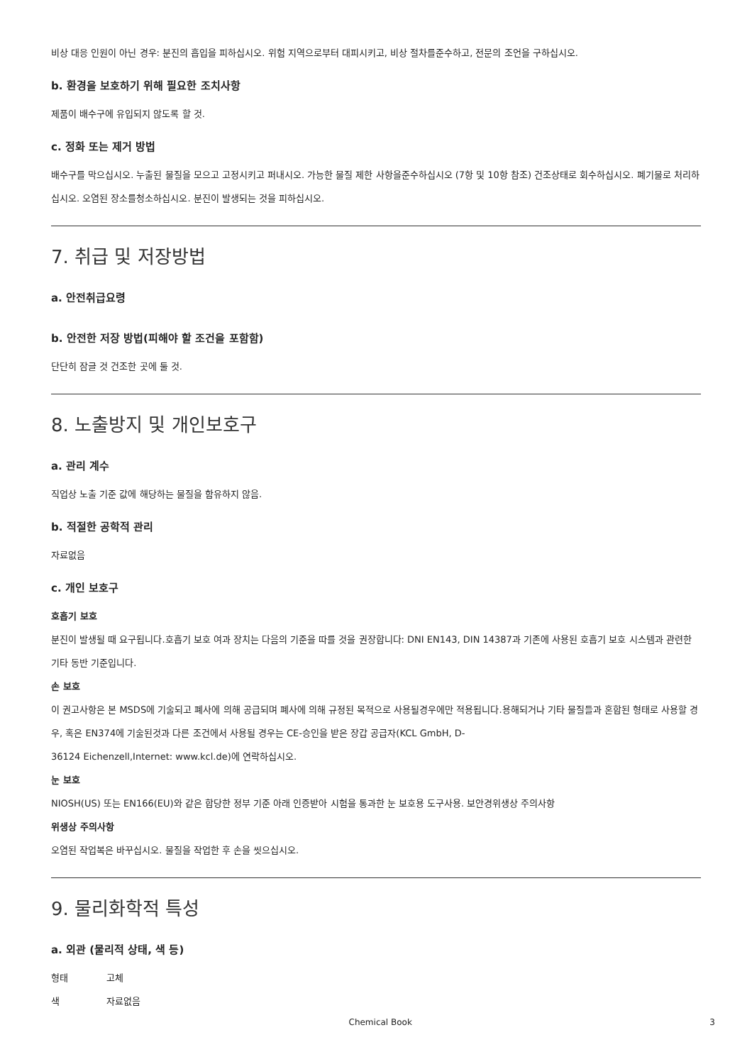비상 대응 인원이 아닌 경우: 분진의 흡입을 피하십시오. 위험 지역으로부터 대피시키고, 비상 절차를준수하고, 전문의 조언을 구하십시오.
b. 환경을 보호하기 위해 필요한 조치사항
제품이 배수구에 유입되지 않도록 할 것.
c. 정화 또는 제거 방법
배수구를 막으십시오. 누출된 물질을 모으고 고정시키고 퍼내시오. 가능한 물질 제한 사항을준수하십시오 (7항 및 10항 참조) 건조상태로 회수하십시오. 폐기물로 처리하십시오. 오염된 장소를청소하십시오. 분진이 발생되는 것을 피하십시오.
7. 취급 및 저장방법
a. 안전취급요령
b. 안전한 저장 방법(피해야 할 조건을 포함함)
단단히 잠글 것 건조한 곳에 둘 것.
8. 노출방지 및 개인보호구
a. 관리 계수
직업상 노출 기준 값에 해당하는 물질을 함유하지 않음.
b. 적절한 공학적 관리
자료없음
c. 개인 보호구
호흡기 보호
분진이 발생될 때 요구됩니다.호흡기 보호 여과 장치는 다음의 기준을 따를 것을 권장합니다: DNI EN143, DIN 14387과 기존에 사용된 호흡기 보호 시스템과 관련한 기타 동반 기준입니다.
손 보호
이 권고사항은 본 MSDS에 기술되고 폐사에 의해 공급되며 폐사에 의해 규정된 목적으로 사용될경우에만 적용됩니다.용해되거나 기타 물질들과 혼합된 형태로 사용할 경우, 혹은 EN374에 기술된것과 다른 조건에서 사용될 경우는 CE-승인을 받은 장갑 공급자(KCL GmbH, D-
36124 Eichenzell,Internet: www.kcl.de)에 연락하십시오.
눈 보호
NIOSH(US) 또는 EN166(EU)와 같은 합당한 정부 기준 아래 인증받아 시험을 통과한 눈 보호용 도구사용. 보안경위생상 주의사항
위생상 주의사항
오염된 작업복은 바꾸십시오. 물질을 작업한 후 손을 씻으십시오.
9. 물리화학적 특성
a. 외관 (물리적 상태, 색 등)
형태 고체
색 자료없음
Chemical Book 3